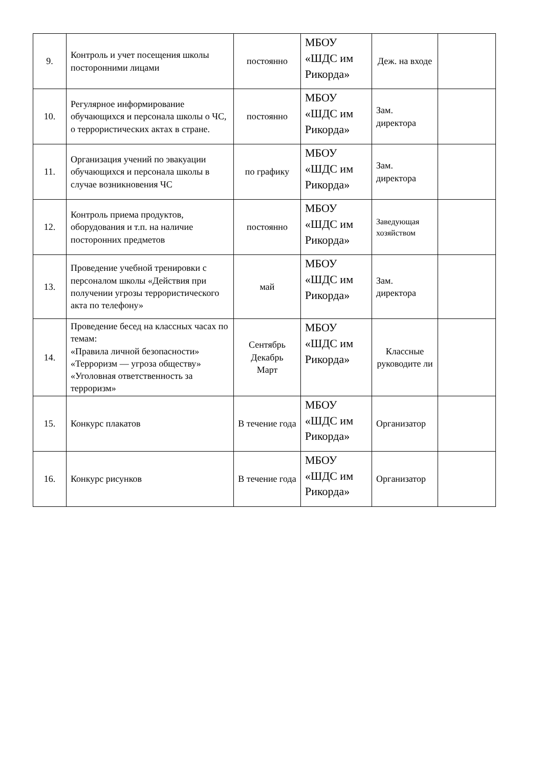| 9. | Контроль и учет посещения школы посторонними лицами | постоянно | МБОУ «ШДС им Рикорда» | Деж. на входе | |
| 10. | Регулярное информирование обучающихся и персонала школы о ЧС, о террористических актах в стране. | постоянно | МБОУ «ШДС им Рикорда» | Зам. директора | |
| 11. | Организация учений по эвакуации обучающихся и персонала школы в случае возникновения ЧС | по графику | МБОУ «ШДС им Рикорда» | Зам. директора | |
| 12. | Контроль приема продуктов, оборудования и т.п. на наличие посторонних предметов | постоянно | МБОУ «ШДС им Рикорда» | Заведующая хозяйством | |
| 13. | Проведение учебной тренировки с персоналом школы «Действия при получении угрозы террористического акта по телефону» | май | МБОУ «ШДС им Рикорда» | Зам. директора | |
| 14. | Проведение бесед на классных часах по темам: «Правила личной безопасности» «Терроризм — угроза обществу» «Уголовная ответственность за терроризм» | Сентябрь Декабрь Март | МБОУ «ШДС им Рикорда» | Классные руководите ли | |
| 15. | Конкурс плакатов | В течение года | МБОУ «ШДС им Рикорда» | Организатор | |
| 16. | Конкурс рисунков | В течение года | МБОУ «ШДС им Рикорда» | Организатор | |